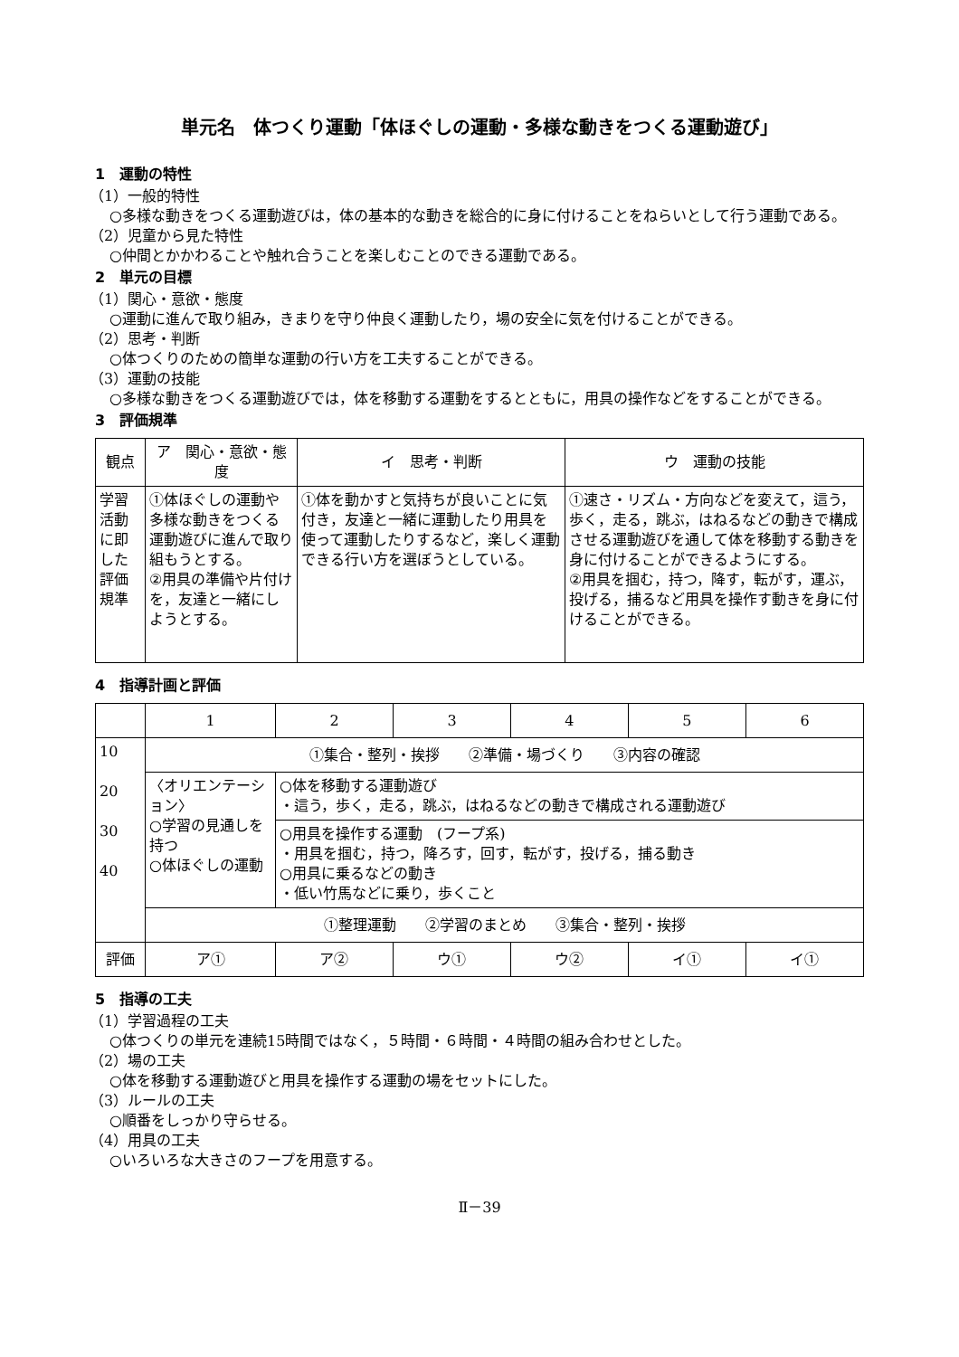単元名　体つくり運動「体ほぐしの運動・多様な動きをつくる運動遊び」
1　運動の特性
（1）一般的特性
○多様な動きをつくる運動遊びは，体の基本的な動きを総合的に身に付けることをねらいとして行う運動である。
（2）児童から見た特性
○仲間とかかわることや触れ合うことを楽しむことのできる運動である。
2　単元の目標
（1）関心・意欲・態度
○運動に進んで取り組み，きまりを守り仲良く運動したり，場の安全に気を付けることができる。
（2）思考・判断
○体つくりのための簡単な運動の行い方を工夫することができる。
（3）運動の技能
○多様な動きをつくる運動遊びでは，体を移動する運動をするとともに，用具の操作などをすることができる。
3　評価規準
| 観点 | ア 関心・意欲・態度 | イ 思考・判断 | ウ 運動の技能 |
| --- | --- | --- | --- |
| 学習活動に即した評価規準 | ①体ほぐしの運動や多様な動きをつくる運動遊びに進んで取り組もうとする。 ②用具の準備や片付けを，友達と一緒にしようとする。 | ①体を動かすと気持ちが良いことに気付き，友達と一緒に運動したり用具を使って運動したりするなど，楽しく運動できる行い方を選ぼうとしている。 | ①速さ・リズム・方向などを変えて，這う，歩く，走る，跳ぶ，はねるなどの動きで構成させる運動遊びを通して体を移動する動きを身に付けることができるようにする。 ②用具を掴む，持つ，降す，転がす，運ぶ，投げる，捕るなど用具を操作す動きを身に付けることができる。 |
4　指導計画と評価
| | 1 | 2 | 3 | 4 | 5 | 6 |
| 10 20 30 40 | ①集合・整列・挨拶 ②準備・場づくり ③内容の確認 | | | | | |
| | 〈オリエンテーション〉 ○学習の見通しを持つ ○体ほぐしの運動 | ○体を移動する運動遊び ・這う，歩く，走る，跳ぶ，はねるなどの動きで構成される運動遊び | | | | |
| | | ○用具を操作する運動 (フープ系) ・用具を掴む，持つ，降ろす，回す，転がす，投げる，捕る動き ○用具に乗るなどの動き ・低い竹馬などに乗り，歩くこと | | | | |
| | ①整理運動 ②学習のまとめ ③集合・整列・挨拶 | | | | | |
| 評価 | ア① | ア② | ウ① | ウ② | イ① | イ① |
5　指導の工夫
（1）学習過程の工夫
○体つくりの単元を連続15時間ではなく，５時間・６時間・４時間の組み合わせとした。
（2）場の工夫
○体を移動する運動遊びと用具を操作する運動の場をセットにした。
（3）ルールの工夫
○順番をしっかり守らせる。
（4）用具の工夫
○いろいろな大きさのフープを用意する。
Ⅱ－39